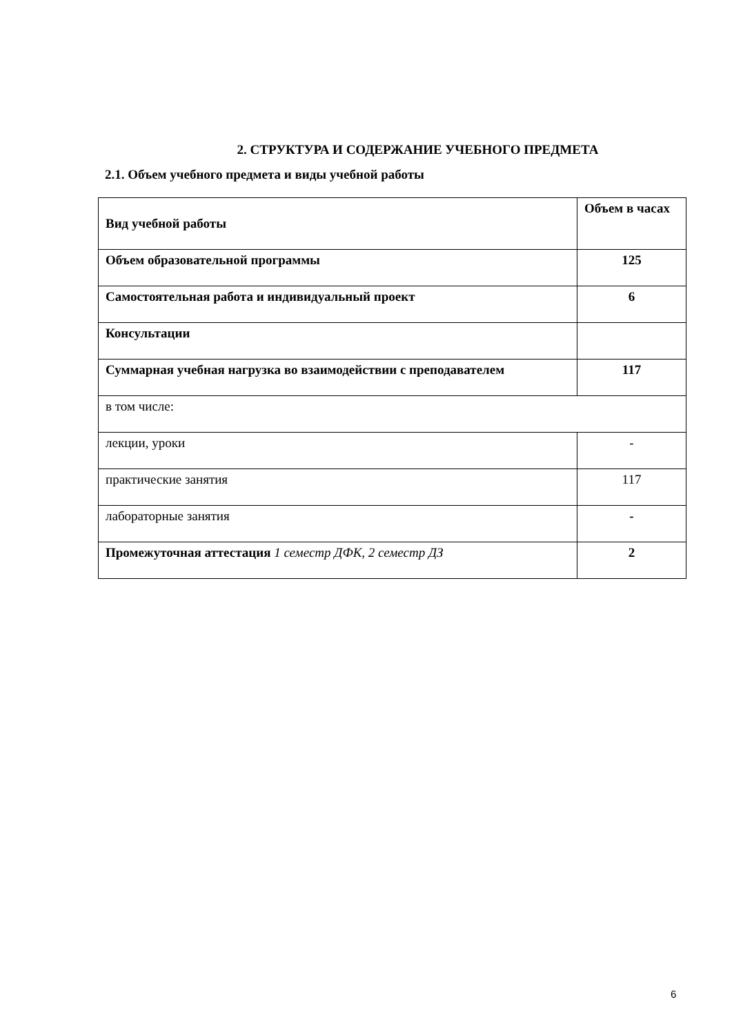2. СТРУКТУРА И СОДЕРЖАНИЕ УЧЕБНОГО ПРЕДМЕТА
2.1. Объем учебного предмета и виды учебной работы
| Вид учебной работы | Объем в часах |
| Объем образовательной программы | 125 |
| Самостоятельная работа и индивидуальный проект | 6 |
| Консультации | |
| Суммарная учебная нагрузка во взаимодействии с преподавателем | 117 |
| в том числе: | |
| лекции, уроки | - |
| практические занятия | 117 |
| лабораторные занятия | - |
| Промежуточная аттестация 1 семестр ДФК, 2 семестр ДЗ | 2 |
6